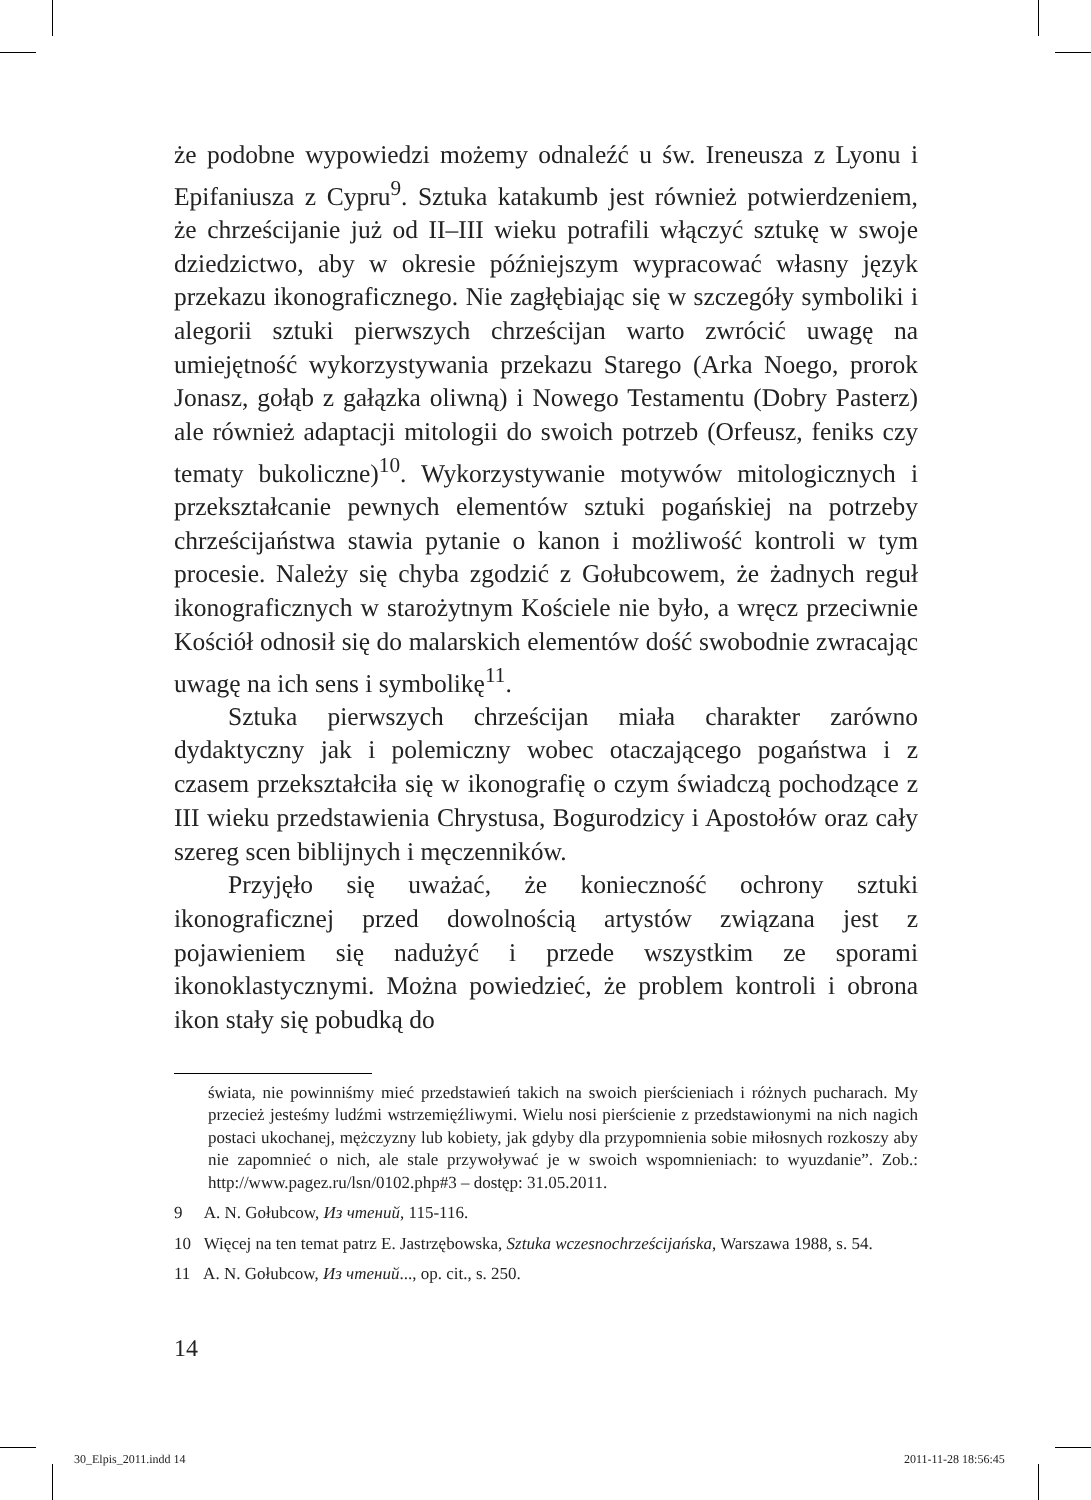że podobne wypowiedzi możemy odnaleźć u św. Ireneusza z Lyonu i Epifaniusza z Cypru<sup>9</sup>. Sztuka katakumb jest również potwierdzeniem, że chrześcijanie już od II–III wieku potrafili włączyć sztukę w swoje dziedzictwo, aby w okresie późniejszym wypracować własny język przekazu ikonograficznego. Nie zagłębiając się w szczegóły symboliki i alegorii sztuki pierwszych chrześcijan warto zwrócić uwagę na umiejętność wykorzystywania przekazu Starego (Arka Noego, prorok Jonasz, gołąb z gałązka oliwną) i Nowego Testamentu (Dobry Pasterz) ale również adaptacji mitologii do swoich potrzeb (Orfeusz, feniks czy tematy bukoliczne)<sup>10</sup>. Wykorzystywanie motywów mitologicznych i przekształcanie pewnych elementów sztuki pogańskiej na potrzeby chrześcijaństwa stawia pytanie o kanon i możliwość kontroli w tym procesie. Należy się chyba zgodzić z Gołubcowem, że żadnych reguł ikonograficznych w starożytnym Kościele nie było, a wręcz przeciwnie Kościół odnosił się do malarskich elementów dość swobodnie zwracając uwagę na ich sens i symbolikę<sup>11</sup>.
Sztuka pierwszych chrześcijan miała charakter zarówno dydaktyczny jak i polemiczny wobec otaczającego pogaństwa i z czasem przekształciła się w ikonografię o czym świadczą pochodzące z III wieku przedstawienia Chrystusa, Bogurodzicy i Apostołów oraz cały szereg scen biblijnych i męczenników.
Przyjęło się uważać, że konieczność ochrony sztuki ikonograficznej przed dowolnością artystów związana jest z pojawieniem się nadużyć i przede wszystkim ze sporami ikonoklastycznymi. Można powiedzieć, że problem kontroli i obrona ikon stały się pobudką do
świata, nie powinniśmy mieć przedstawień takich na swoich pierścieniach i różnych pucharach. My przecież jesteśmy ludźmi wstrzemięźliwymi. Wielu nosi pierścienie z przedstawionymi na nich nagich postaci ukochanej, mężczyzny lub kobiety, jak gdyby dla przypomnienia sobie miłosnych rozkoszy aby nie zapomnieć o nich, ale stale przywoływać je w swoich wspomnieniach: to wyuzdanie”. Zob.: http://www.pagez.ru/lsn/0102.php#3 – dostęp: 31.05.2011.
9 A. N. Gołubcow, Из чтений, 115-116.
10 Więcej na ten temat patrz E. Jastrzębowska, Sztuka wczesnochrześcijańska, Warszawa 1988, s. 54.
11 A. N. Gołubcow, Из чтений..., op. cit., s. 250.
14
30_Elpis_2011.indd 14 2011-11-28 18:56:45